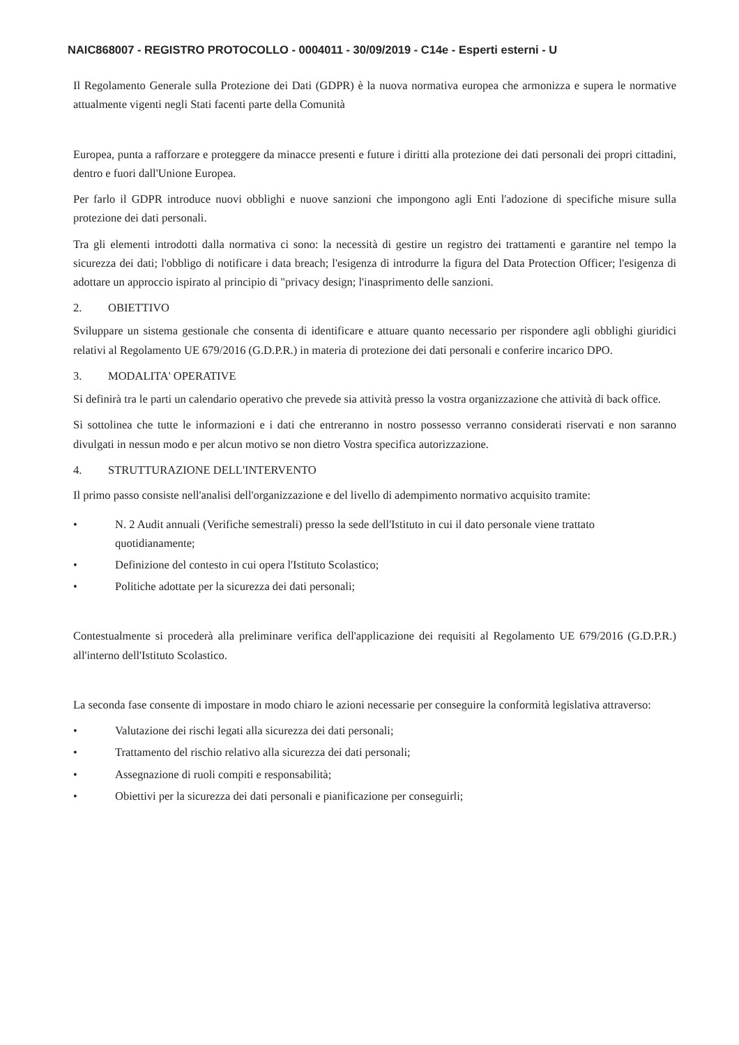NAIC868007 - REGISTRO PROTOCOLLO - 0004011 - 30/09/2019 - C14e - Esperti esterni - U
Il Regolamento Generale sulla Protezione dei Dati (GDPR) è la nuova normativa europea che armonizza e supera le normative attualmente vigenti negli Stati facenti parte della Comunità
Europea, punta a rafforzare e proteggere da minacce presenti e future i diritti alla protezione dei dati personali dei propri cittadini, dentro e fuori dall'Unione Europea.
Per farlo il GDPR introduce nuovi obblighi e nuove sanzioni che impongono agli Enti l'adozione di specifiche misure sulla protezione dei dati personali.
Tra gli elementi introdotti dalla normativa ci sono: la necessità di gestire un registro dei trattamenti e garantire nel tempo la sicurezza dei dati; l'obbligo di notificare i data breach; l'esigenza di introdurre la figura del Data Protection Officer; l'esigenza di adottare un approccio ispirato al principio di "privacy design; l'inasprimento delle sanzioni.
2. OBIETTIVO
Sviluppare un sistema gestionale che consenta di identificare e attuare quanto necessario per rispondere agli obblighi giuridici relativi al Regolamento UE 679/2016 (G.D.P.R.) in materia di protezione dei dati personali e conferire incarico DPO.
3. MODALITA' OPERATIVE
Si definirà tra le parti un calendario operativo che prevede sia attività presso la vostra organizzazione che attività di back office.
Si sottolinea che tutte le informazioni e i dati che entreranno in nostro possesso verranno considerati riservati e non saranno divulgati in nessun modo e per alcun motivo se non dietro Vostra specifica autorizzazione.
4. STRUTTURAZIONE DELL'INTERVENTO
Il primo passo consiste nell'analisi dell'organizzazione e del livello di adempimento normativo acquisito tramite:
• N. 2 Audit annuali (Verifiche semestrali) presso la sede dell'Istituto in cui il dato personale viene trattato quotidianamente;
• Definizione del contesto in cui opera l'Istituto Scolastico;
• Politiche adottate per la sicurezza dei dati personali;
Contestualmente si procederà alla preliminare verifica dell'applicazione dei requisiti al Regolamento UE 679/2016 (G.D.P.R.) all'interno dell'Istituto Scolastico.
La seconda fase consente di impostare in modo chiaro le azioni necessarie per conseguire la conformità legislativa attraverso:
• Valutazione dei rischi legati alla sicurezza dei dati personali;
• Trattamento del rischio relativo alla sicurezza dei dati personali;
• Assegnazione di ruoli compiti e responsabilità;
• Obiettivi per la sicurezza dei dati personali e pianificazione per conseguirli;